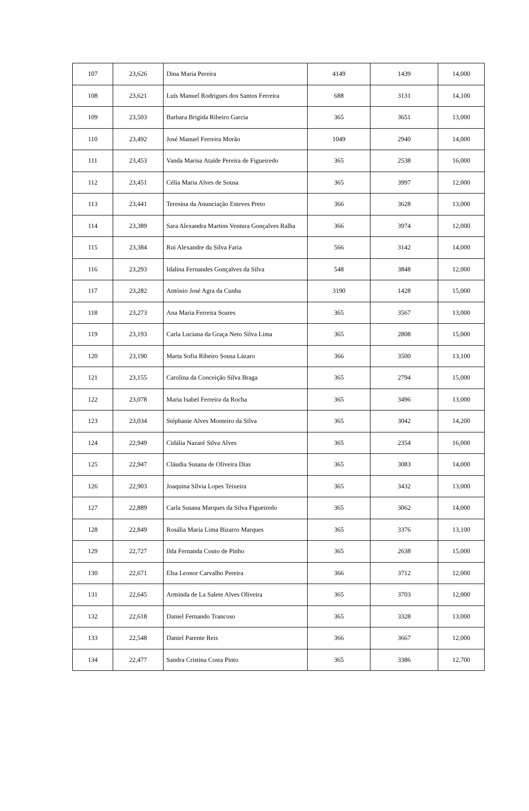| 107 | 23,626 | Dina Maria Pereira | 4149 | 1439 | 14,000 |
| 108 | 23,621 | Luís Manuel Rodrigues dos Santos Ferreira | 688 | 3131 | 14,100 |
| 109 | 23,503 | Barbara Brigida Ribeiro Garcia | 365 | 3651 | 13,000 |
| 110 | 23,492 | José Manuel Ferreira Morão | 1049 | 2940 | 14,000 |
| 111 | 23,453 | Vanda Marisa Ataíde Pereira de Figueiredo | 365 | 2538 | 16,000 |
| 112 | 23,451 | Célia Maria Alves de Sousa | 365 | 3997 | 12,000 |
| 113 | 23,441 | Teresina da Anunciação Esteves Preto | 366 | 3628 | 13,000 |
| 114 | 23,389 | Sara Alexandra Martins Ventura Gonçalves Ralha | 366 | 3974 | 12,000 |
| 115 | 23,384 | Rui Alexandre da Silva Faria | 566 | 3142 | 14,000 |
| 116 | 23,293 | Idalina Fernandes Gonçalves da Silva | 548 | 3848 | 12,000 |
| 117 | 23,282 | António José Agra da Cunha | 3190 | 1428 | 15,000 |
| 118 | 23,273 | Ana Maria Ferreira Soares | 365 | 3567 | 13,000 |
| 119 | 23,193 | Carla Luciana da Graça Neto Silva Lima | 365 | 2808 | 15,000 |
| 120 | 23,190 | Marta Sofia Ribeiro Sousa Lázaro | 366 | 3500 | 13,100 |
| 121 | 23,155 | Carolina da Conceição Silva Braga | 365 | 2794 | 15,000 |
| 122 | 23,078 | Maria Isabel Ferreira da Rocha | 365 | 3496 | 13,000 |
| 123 | 23,034 | Stéphanie Alves Monteiro da Silva | 365 | 3042 | 14,200 |
| 124 | 22,949 | Cidália Nazaré Silva Alves | 365 | 2354 | 16,000 |
| 125 | 22,947 | Cláudia Susana de Oliveira Dias | 365 | 3083 | 14,000 |
| 126 | 22,903 | Joaquina Sílvia Lopes Teixeira | 365 | 3432 | 13,000 |
| 127 | 22,889 | Carla Susana Marques da Silva Figueiredo | 365 | 3062 | 14,000 |
| 128 | 22,849 | Rosália Maria Lima Bizarro Marques | 365 | 3376 | 13,100 |
| 129 | 22,727 | Ilda Fernanda Couto de Pinho | 365 | 2638 | 15,000 |
| 130 | 22,671 | Elsa Leonor Carvalho Pereira | 366 | 3712 | 12,000 |
| 131 | 22,645 | Arminda de La Salete Alves Oliveira | 365 | 3703 | 12,000 |
| 132 | 22,618 | Daniel Fernando Trancoso | 365 | 3328 | 13,000 |
| 133 | 22,548 | Daniel Parente Reis | 366 | 3667 | 12,000 |
| 134 | 22,477 | Sandra Cristina Costa Pinto | 365 | 3386 | 12,700 |